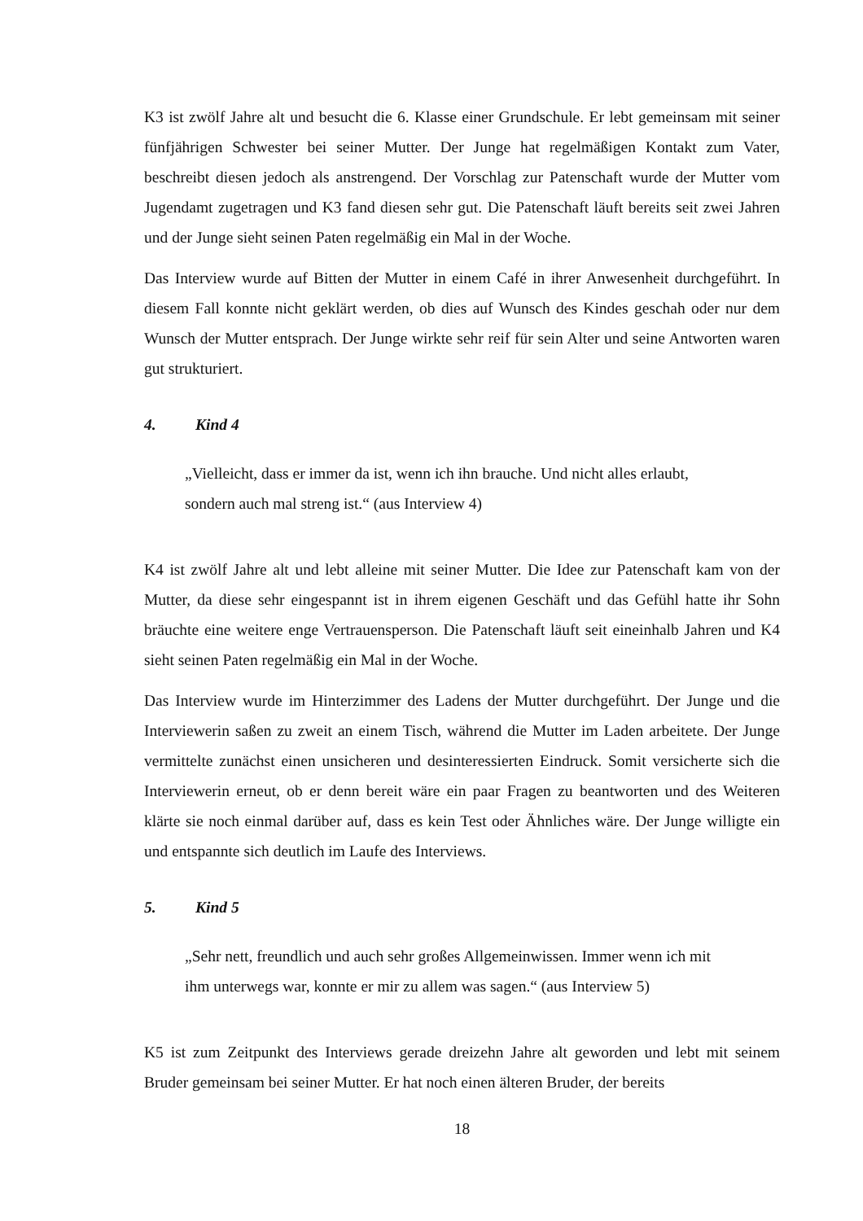K3 ist zwölf Jahre alt und besucht die 6. Klasse einer Grundschule. Er lebt gemeinsam mit seiner fünfjährigen Schwester bei seiner Mutter. Der Junge hat regelmäßigen Kontakt zum Vater, beschreibt diesen jedoch als anstrengend. Der Vorschlag zur Patenschaft wurde der Mutter vom Jugendamt zugetragen und K3 fand diesen sehr gut. Die Patenschaft läuft bereits seit zwei Jahren und der Junge sieht seinen Paten regelmäßig ein Mal in der Woche.
Das Interview wurde auf Bitten der Mutter in einem Café in ihrer Anwesenheit durchgeführt. In diesem Fall konnte nicht geklärt werden, ob dies auf Wunsch des Kindes geschah oder nur dem Wunsch der Mutter entsprach. Der Junge wirkte sehr reif für sein Alter und seine Antworten waren gut strukturiert.
4. Kind 4
„Vielleicht, dass er immer da ist, wenn ich ihn brauche. Und nicht alles erlaubt, sondern auch mal streng ist.“ (aus Interview 4)
K4 ist zwölf Jahre alt und lebt alleine mit seiner Mutter. Die Idee zur Patenschaft kam von der Mutter, da diese sehr eingespannt ist in ihrem eigenen Geschäft und das Gefühl hatte ihr Sohn bräuchte eine weitere enge Vertrauensperson. Die Patenschaft läuft seit eineinhalb Jahren und K4 sieht seinen Paten regelmäßig ein Mal in der Woche.
Das Interview wurde im Hinterzimmer des Ladens der Mutter durchgeführt. Der Junge und die Interviewerin saßen zu zweit an einem Tisch, während die Mutter im Laden arbeitete. Der Junge vermittelte zunächst einen unsicheren und desinteressierten Eindruck. Somit versicherte sich die Interviewerin erneut, ob er denn bereit wäre ein paar Fragen zu beantworten und des Weiteren klärte sie noch einmal darüber auf, dass es kein Test oder Ähnliches wäre. Der Junge willigte ein und entspannte sich deutlich im Laufe des Interviews.
5. Kind 5
„Sehr nett, freundlich und auch sehr großes Allgemeinwissen. Immer wenn ich mit ihm unterwegs war, konnte er mir zu allem was sagen.“ (aus Interview 5)
K5 ist zum Zeitpunkt des Interviews gerade dreizehn Jahre alt geworden und lebt mit seinem Bruder gemeinsam bei seiner Mutter. Er hat noch einen älteren Bruder, der bereits
18